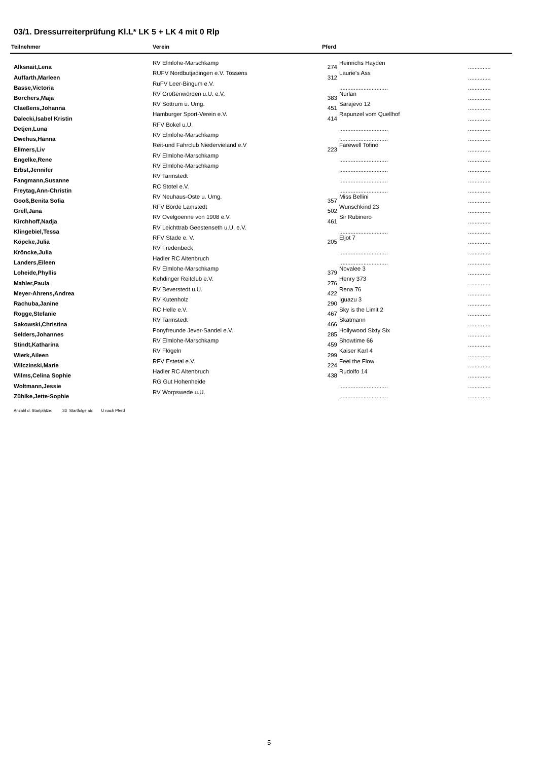03/1. Dressurreiterprüfung Kl.L* LK 5 + LK 4 mit 0 Rlp
| Teilnehmer | Verein | Pferd | | |
| --- | --- | --- | --- | --- |
| Alksnait,Lena | RV Elmlohe-Marschkamp | 274 | Heinrichs Hayden | .............. |
| Auffarth,Marleen | RUFV Nordbutjadingen e.V. Tossens | 312 | Laurie's Ass | .............. |
| Basse,Victoria | RuFV Leer-Bingum e.V. | | .............................. | .............. |
| Borchers,Maja | RV Großenwörden u.U. e.V. | 383 | Nurlan | .............. |
| Claeßens,Johanna | RV Sottrum u. Umg. | 451 | Sarajevo 12 | .............. |
| Dalecki,Isabel Kristin | Hamburger Sport-Verein e.V. | 414 | Rapunzel vom Quellhof | .............. |
| Detjen,Luna | RFV Bokel u.U. | | .............................. | .............. |
| Dwehus,Hanna | RV Elmlohe-Marschkamp | | .............................. | .............. |
| Ellmers,Liv | Reit-und Fahrclub Niedervieland e.V | 223 | Farewell Tofino | .............. |
| Engelke,Rene | RV Elmlohe-Marschkamp | | .............................. | .............. |
| Erbst,Jennifer | RV Elmlohe-Marschkamp | | .............................. | .............. |
| Fangmann,Susanne | RV Tarmstedt | | .............................. | .............. |
| Freytag,Ann-Christin | RC Stotel e.V. | | .............................. | .............. |
| Gooß,Benita Sofia | RV Neuhaus-Oste u. Umg. | 357 | Miss Bellini | .............. |
| Grell,Jana | RFV Börde Lamstedt | 502 | Wunschkind 23 | .............. |
| Kirchhoff,Nadja | RV Ovelgoenne von 1908 e.V. | 461 | Sir Rubinero | .............. |
| Klingebiel,Tessa | RV Leichttrab Geestenseth u.U. e.V. | | .............................. | .............. |
| Köpcke,Julia | RFV Stade e. V. | 205 | Eljot 7 | .............. |
| Kröncke,Julia | RV Fredenbeck | | .............................. | .............. |
| Landers,Eileen | Hadler RC Altenbruch | | .............................. | .............. |
| Loheide,Phyllis | RV Elmlohe-Marschkamp | 379 | Novalee 3 | .............. |
| Mahler,Paula | Kehdinger Reitclub e.V. | 276 | Henry 373 | .............. |
| Meyer-Ahrens,Andrea | RV Beverstedt u.U. | 422 | Rena 76 | .............. |
| Rachuba,Janine | RV Kutenholz | 290 | Iguazu 3 | .............. |
| Rogge,Stefanie | RC Helle e.V. | 467 | Sky is the Limit 2 | .............. |
| Sakowski,Christina | RV Tarmstedt | 466 | Skatmann | .............. |
| Selders,Johannes | Ponyfreunde Jever-Sandel e.V. | 285 | Hollywood Sixty Six | .............. |
| Stindt,Katharina | RV Elmlohe-Marschkamp | 459 | Showtime 66 | .............. |
| Wierk,Aileen | RV Flögeln | 299 | Kaiser Karl 4 | .............. |
| Wilczinski,Marie | RFV Estetal e.V. | 224 | Feel the Flow | .............. |
| Wilms,Celina Sophie | Hadler RC Altenbruch | 438 | Rudolfo 14 | .............. |
| Woltmann,Jessie | RG Gut Hohenheide | | .............................. | .............. |
| Zühlke,Jette-Sophie | RV Worpswede u.U. | | .............................. | .............. |
Anzahl d. Startplätze: 33 Startfolge ab: U nach Pferd
5